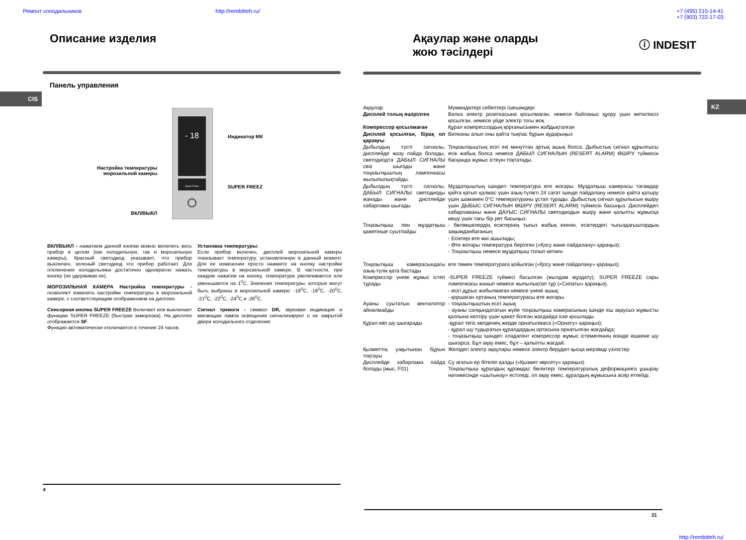Ремонт холодильников http://rembitteh.ru/ +7 (495) 215-14-41
+7 (903) 722-17-03
Описание изделия
CIS
Панель управления
- 18
Super Freez
Индикатор МК
Настройка температуры
морозильной камеры
SUPER FREEZ
ВКЛ/ВЫКЛ
ВКЛ/ВЫКЛ - нажатием данной кнопки можно включить весь прибор в целом (как холодильную, так и морозильную камеры). Красный светодиод указывает, что прибор выключен, зеленый светодиод что прибор работает. Для отключения холодильника достаточно однократно нажать кнопку (не удерживая ее).
МОРОЗИЛЬНАЯ КАМЕРА Настройка температуры - позволяет изменять настройки температуры в морозильной камере, с соответствующим отображением на дисплее.
Сенсорная кнопка SUPER FREEZE Включает или выключает функцию SUPER FREEZE (быстрая заморозка). На дисплее отображается SF.
Функция автоматически отключается в течение 24 часов.
Установка температуры:
Если прибор включен, дисплей морозильной камеры показывает температуру, установленную в данный момент. Для ее изменения просто нажмите на кнопку настройки температуры в морозильной камере. В частности, при каждом нажатии на кнопку, температура увеличивается или уменьшается на 1<sup>0</sup>С. Значения температуры, которые могут быть выбраны в морозильной камере: -18<sup>0</sup>С, -19<sup>0</sup>С, -20<sup>0</sup>С, -21<sup>0</sup>С, -22<sup>0</sup>С, -24<sup>0</sup>С и -26<sup>0</sup>С.
Сигнал тревоги - символ DR, звуковая индикация и мигающая лампа освещения сигнализируют о не закрытой двери холодильного отделения.
4
Ақаулар және оларды
жою тәсілдері
ⓘ INDESIT
KZ
| Ақаулар Дисплей толық өшірілген | Мүмкіндіктері себептері /шешімдері Вилка электр розеткасына қосылмаған, немесе байланыс құору үшін жеткіліксіз қосылған, немесе үйде электр тогы жоқ |
| Компрессор қосылмаған Дисплей қосылған, бірақ ол қараңғы | Құрал компрессордың қорғанысымен жабдықталған Вилканы алып оны қайта тықпас бұрын аударыңыз |
| Дыбылдың түсті сигналы, дисплейде жазу пайда болады, светодиодта ДАБЫЛ СИГНАЛЫ сөзі шығады және тоңазытқыштың лампочкасы жылыпылықтайды. | Тоңазытқыштың есігі екі минуттан артық ашық болса. Дыбыстық сигнал құрылғысы есік жабық болса немесе ДАБЫЛ СИГНАЛЫН (RESERT ALARM) ӨШІРУ түймесін басқанда жұмыс істеуін тоқтатады. |
| Дыбылдың түсті сигналы, ДАБЫЛ СИГНАЛЫ светодиоды жанады және дисплейде хабарлама шығады | Мұздатқыштың ішіндегі температура өте жоғары. Мұздатқыш камерасы тағамдар қайта қатып қалмас үшін азық-түлікті 24 сағат ішінде пайдалану немесе қайта қатыру үшін шамамен 0°С температураны ұстап тұрады. Дыбыстық сигнал құрылысын өшіру үшін ДЫБЫС СИГНАЛЫН ӨШІРУ (RESERT ALARM) түймесін басыңыз. Дисплейдегі хабарламаны және ДАУЫС СИГНАЛЫ светодиодын өшіру және қалыпты жұмысқа көшу үшін тағы бір рет басыңыз. |
| Тоңазытқыш пен мұздатқыш қажетінше суытпайды | - бөлімшелердің есіктерінің тығыз жабық екенін, есіктердегі тығыздағыштардың зақымданбағанын; - Есіктері өте жиі ашылады; - Өте жоғары температура берілген («Қосу және пайдалану» қараңыз); - Тоңазытқыш немесе мұздатқыш толып кеткен. |
| Тоңазытқыш камерасындағы азық-түлік қата бастады | өте төмен температураға қойылған («Қосу және пайдалану» қараңыз); |
| Компрессор үнемі жұмыс істеп тұрады | -SUPER FREEZE түймесі басылған (жылдам мұздату); SUPER FREEZE сары лампочкасы жанып немесе жыпылықтап тұр («Сипаты» қараңыз). - есігі дұрыс жабылмаған немесе үнемі ашық; - қоршаған ортаның температурасы өте жоғары. |
| Ауаны суытатын вентилятор айналмайды | - тоңазытқыштың есігі ашық - ауаны салқындататын жүйе тоңазытқыш камерасының ішінде еш ақаусыз жұмысты қалпына келтіру үшін қажет болған жағдайда іске қосылады. |
| Құрал көп шу шығарады | -құрал тегіс көлденең жерде орнатылмаса («Орнату» қараңыз); - құрал шу тудыратын құралдардың ортасына орнатылған жағдайда; - тоңазытқыш ішіндегі хладагент компрессор жұмыс істемегеннің өзінде кішкене шу шығарса. Бұл ақау емес, бұл – қалыпты жағдай. |
| Қызметтің уақытынан бұрын тоқтауы | Желідегі электр ақаулары немесе электр берудегі қысқа мерзімді үзілістер |
| Дисплейде хабарлама пайда болады (мыс, F01) | Су ағатын ер бітеліп қалды («Қызмет көрсету» қараңыз). Тоңазытқыш құралдың құрамдас бөліктері температуралық деформацияға ұшырау нәтижесінде «шытынау» естіледі, ол ақау емес, құралдың жұмысына әсер етпейді. |
21
http://rembitteh.ru/